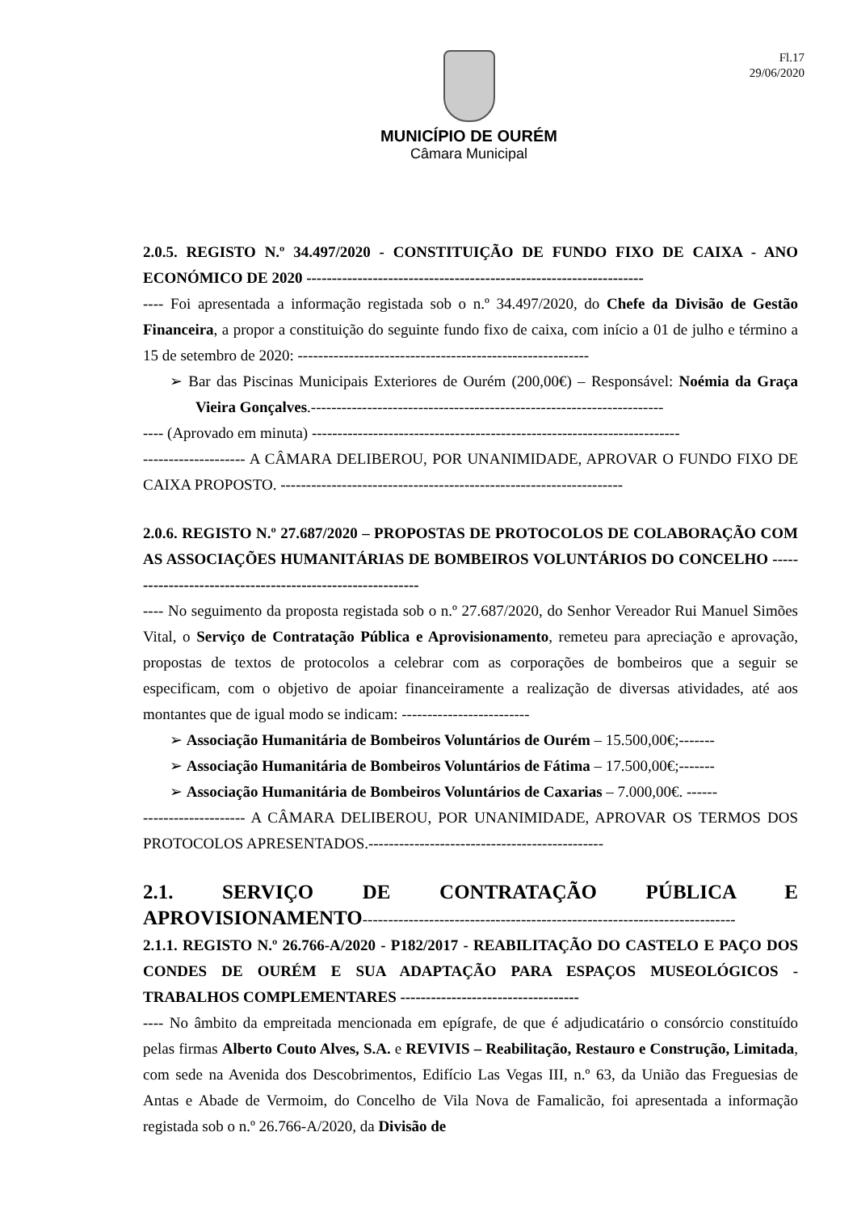Fl.17
29/06/2020
MUNICÍPIO DE OURÉM
Câmara Municipal
2.0.5. REGISTO N.º 34.497/2020 - CONSTITUIÇÃO DE FUNDO FIXO DE CAIXA - ANO ECONÓMICO DE 2020 ------------------------------------------------------------------
---- Foi apresentada a informação registada sob o n.º 34.497/2020, do Chefe da Divisão de Gestão Financeira, a propor a constituição do seguinte fundo fixo de caixa, com início a 01 de julho e término a 15 de setembro de 2020: ---------------------------------------------------------
➢ Bar das Piscinas Municipais Exteriores de Ourém (200,00€) – Responsável: Noémia da Graça Vieira Gonçalves.---------------------------------------------------------------------
---- (Aprovado em minuta) ------------------------------------------------------------------------
-------------------- A CÂMARA DELIBEROU, POR UNANIMIDADE, APROVAR O FUNDO FIXO DE CAIXA PROPOSTO. -------------------------------------------------------------------
2.0.6. REGISTO N.º 27.687/2020 – PROPOSTAS DE PROTOCOLOS DE COLABORAÇÃO COM AS ASSOCIAÇÕES HUMANITÁRIAS DE BOMBEIROS VOLUNTÁRIOS DO CONCELHO -----------------------------------------------------------
---- No seguimento da proposta registada sob o n.º 27.687/2020, do Senhor Vereador Rui Manuel Simões Vital, o Serviço de Contratação Pública e Aprovisionamento, remeteu para apreciação e aprovação, propostas de textos de protocolos a celebrar com as corporações de bombeiros que a seguir se especificam, com o objetivo de apoiar financeiramente a realização de diversas atividades, até aos montantes que de igual modo se indicam: -------------------------
➢ Associação Humanitária de Bombeiros Voluntários de Ourém – 15.500,00€;-------
➢ Associação Humanitária de Bombeiros Voluntários de Fátima – 17.500,00€;-------
➢ Associação Humanitária de Bombeiros Voluntários de Caxarias – 7.000,00€. ------
-------------------- A CÂMARA DELIBEROU, POR UNANIMIDADE, APROVAR OS TERMOS DOS PROTOCOLOS APRESENTADOS.----------------------------------------------
2.1. SERVIÇO DE CONTRATAÇÃO PÚBLICA E APROVISIONAMENTO-------------------------------------------------------------------------
2.1.1. REGISTO N.º 26.766-A/2020 - P182/2017 - REABILITAÇÃO DO CASTELO E PAÇO DOS CONDES DE OURÉM E SUA ADAPTAÇÃO PARA ESPAÇOS MUSEOLÓGICOS - TRABALHOS COMPLEMENTARES -----------------------------------
---- No âmbito da empreitada mencionada em epígrafe, de que é adjudicatário o consórcio constituído pelas firmas Alberto Couto Alves, S.A. e REVIVIS – Reabilitação, Restauro e Construção, Limitada, com sede na Avenida dos Descobrimentos, Edifício Las Vegas III, n.º 63, da União das Freguesias de Antas e Abade de Vermoim, do Concelho de Vila Nova de Famalicão, foi apresentada a informação registada sob o n.º 26.766-A/2020, da Divisão de